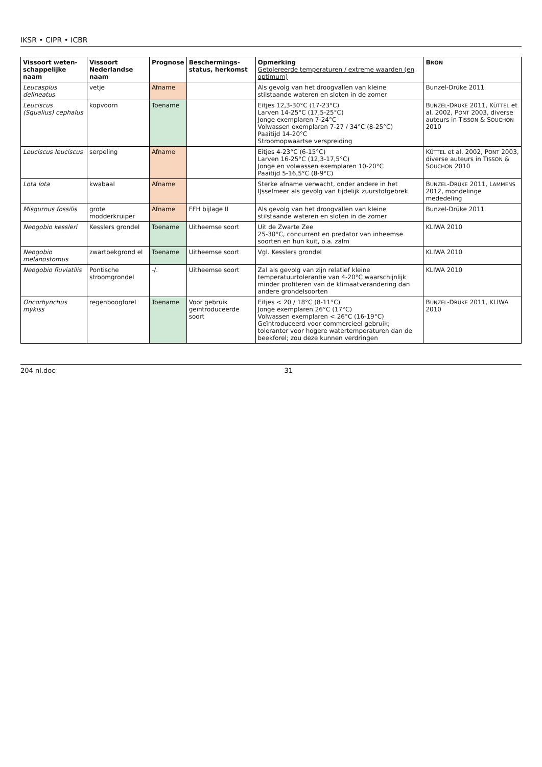IKSR • CIPR • ICBR
| Vissoort weten-schappelijke naam | Vissoort Nederlandse naam | Prognose | Beschermings-status, herkomst | Opmerking Getolereerde temperaturen / extreme waarden (en optimum) | B RON |
| --- | --- | --- | --- | --- | --- |
| Leucaspius delineatus | vetje | Afname | | Als gevolg van het droogvallen van kleine stilstaande wateren en sloten in de zomer | Bunzel-Drüke 2011 |
| Leuciscus (Squalius) cephalus | kopvoorn | Toename | | Eitjes 12,3-30°C (17-23°C) Larven 14-25°C (17,5-25°C) Jonge exemplaren 7-24°C Volwassen exemplaren 7-27 / 34°C (8-25°C) Paaitijd 14-20°C Stroomopwaartse verspreiding | B UNZEL -D RÜKE 2011, K ÜTTEL et al. 2002, P ONT 2003, diverse auteurs in T ISSON & S OUCHON 2010 |
| Leuciscus leuciscus | serpeling | Afname | | Eitjes 4-23°C (6-15°C) Larven 16-25°C (12,3-17,5°C) Jonge en volwassen exemplaren 10-20°C Paaitijd 5-16,5°C (8-9°C) | K ÜTTEL et al. 2002, P ONT 2003, diverse auteurs in T ISSON & S OUCHON 2010 |
| Lota lota | kwabaal | Afname | | Sterke afname verwacht, onder andere in het IJsselmeer als gevolg van tijdelijk zuurstofgebrek | B UNZEL -D RÜKE 2011, L AMMENS 2012, mondelinge mededeling |
| Misgurnus fossilis | grote modderkruiper | Afname | FFH bijlage II | Als gevolg van het droogvallen van kleine stilstaande wateren en sloten in de zomer | Bunzel-Drüke 2011 |
| Neogobio kessleri | Kesslers grondel | Toename | Uitheemse soort | Uit de Zwarte Zee 25-30°C, concurrent en predator van inheemse soorten en hun kuit, o.a. zalm | KLIWA 2010 |
| Neogobio melanostomus | zwartbekgrond el | Toename | Uitheemse soort | Vgl. Kesslers grondel | KLIWA 2010 |
| Neogobio fluviatilis | Pontische stroomgrondel | -/. | Uitheemse soort | Zal als gevolg van zijn relatief kleine temperatuurtolerantie van 4-20°C waarschijnlijk minder profiteren van de klimaatverandering dan andere grondelsoorten | KLIWA 2010 |
| Oncorhynchus mykiss | regenboogforel | Toename | Voor gebruik geïntroduceerde soort | Eitjes < 20 / 18°C (8-11°C) Jonge exemplaren 26°C (17°C) Volwassen exemplaren < 26°C (16-19°C) Geïntroduceerd voor commercieel gebruik; toleranter voor hogere watertemperaturen dan de beekforel; zou deze kunnen verdringen | B UNZEL -D RÜKE 2011, KLIWA 2010 |
204 nl.doc 31